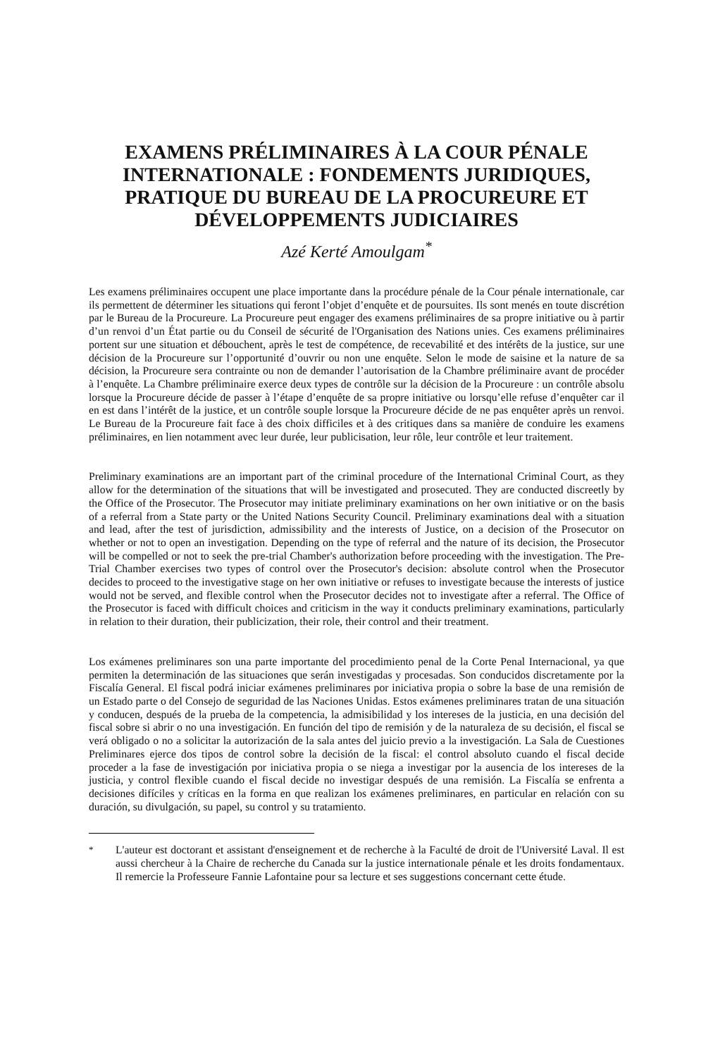EXAMENS PRÉLIMINAIRES À LA COUR PÉNALE INTERNATIONALE : FONDEMENTS JURIDIQUES, PRATIQUE DU BUREAU DE LA PROCUREURE ET DÉVELOPPEMENTS JUDICIAIRES
Azé Kerté Amoulgam<sup>*</sup>
Les examens préliminaires occupent une place importante dans la procédure pénale de la Cour pénale internationale, car ils permettent de déterminer les situations qui feront l’objet d’enquête et de poursuites. Ils sont menés en toute discrétion par le Bureau de la Procureure. La Procureure peut engager des examens préliminaires de sa propre initiative ou à partir d’un renvoi d’un État partie ou du Conseil de sécurité de l'Organisation des Nations unies. Ces examens préliminaires portent sur une situation et débouchent, après le test de compétence, de recevabilité et des intérêts de la justice, sur une décision de la Procureure sur l’opportunité d’ouvrir ou non une enquête. Selon le mode de saisine et la nature de sa décision, la Procureure sera contrainte ou non de demander l’autorisation de la Chambre préliminaire avant de procéder à l’enquête. La Chambre préliminaire exerce deux types de contrôle sur la décision de la Procureure : un contrôle absolu lorsque la Procureure décide de passer à l’étape d’enquête de sa propre initiative ou lorsqu’elle refuse d’enquêter car il en est dans l’intérêt de la justice, et un contrôle souple lorsque la Procureure décide de ne pas enquêter après un renvoi. Le Bureau de la Procureure fait face à des choix difficiles et à des critiques dans sa manière de conduire les examens préliminaires, en lien notamment avec leur durée, leur publicisation, leur rôle, leur contrôle et leur traitement.
Preliminary examinations are an important part of the criminal procedure of the International Criminal Court, as they allow for the determination of the situations that will be investigated and prosecuted. They are conducted discreetly by the Office of the Prosecutor. The Prosecutor may initiate preliminary examinations on her own initiative or on the basis of a referral from a State party or the United Nations Security Council. Preliminary examinations deal with a situation and lead, after the test of jurisdiction, admissibility and the interests of Justice, on a decision of the Prosecutor on whether or not to open an investigation. Depending on the type of referral and the nature of its decision, the Prosecutor will be compelled or not to seek the pre-trial Chamber's authorization before proceeding with the investigation. The Pre-Trial Chamber exercises two types of control over the Prosecutor's decision: absolute control when the Prosecutor decides to proceed to the investigative stage on her own initiative or refuses to investigate because the interests of justice would not be served, and flexible control when the Prosecutor decides not to investigate after a referral. The Office of the Prosecutor is faced with difficult choices and criticism in the way it conducts preliminary examinations, particularly in relation to their duration, their publicization, their role, their control and their treatment.
Los exámenes preliminares son una parte importante del procedimiento penal de la Corte Penal Internacional, ya que permiten la determinación de las situaciones que serán investigadas y procesadas. Son conducidos discretamente por la Fiscalía General. El fiscal podrá iniciar exámenes preliminares por iniciativa propia o sobre la base de una remisión de un Estado parte o del Consejo de seguridad de las Naciones Unidas. Estos exámenes preliminares tratan de una situación y conducen, después de la prueba de la competencia, la admisibilidad y los intereses de la justicia, en una decisión del fiscal sobre si abrir o no una investigación. En función del tipo de remisión y de la naturaleza de su decisión, el fiscal se verá obligado o no a solicitar la autorización de la sala antes del juicio previo a la investigación. La Sala de Cuestiones Preliminares ejerce dos tipos de control sobre la decisión de la fiscal: el control absoluto cuando el fiscal decide proceder a la fase de investigación por iniciativa propia o se niega a investigar por la ausencia de los intereses de la justicia, y control flexible cuando el fiscal decide no investigar después de una remisión. La Fiscalía se enfrenta a decisiones difíciles y críticas en la forma en que realizan los exámenes preliminares, en particular en relación con su duración, su divulgación, su papel, su control y su tratamiento.
<sup>*</sup> L'auteur est doctorant et assistant d'enseignement et de recherche à la Faculté de droit de l'Université Laval. Il est aussi chercheur à la Chaire de recherche du Canada sur la justice internationale pénale et les droits fondamentaux. Il remercie la Professeure Fannie Lafontaine pour sa lecture et ses suggestions concernant cette étude.